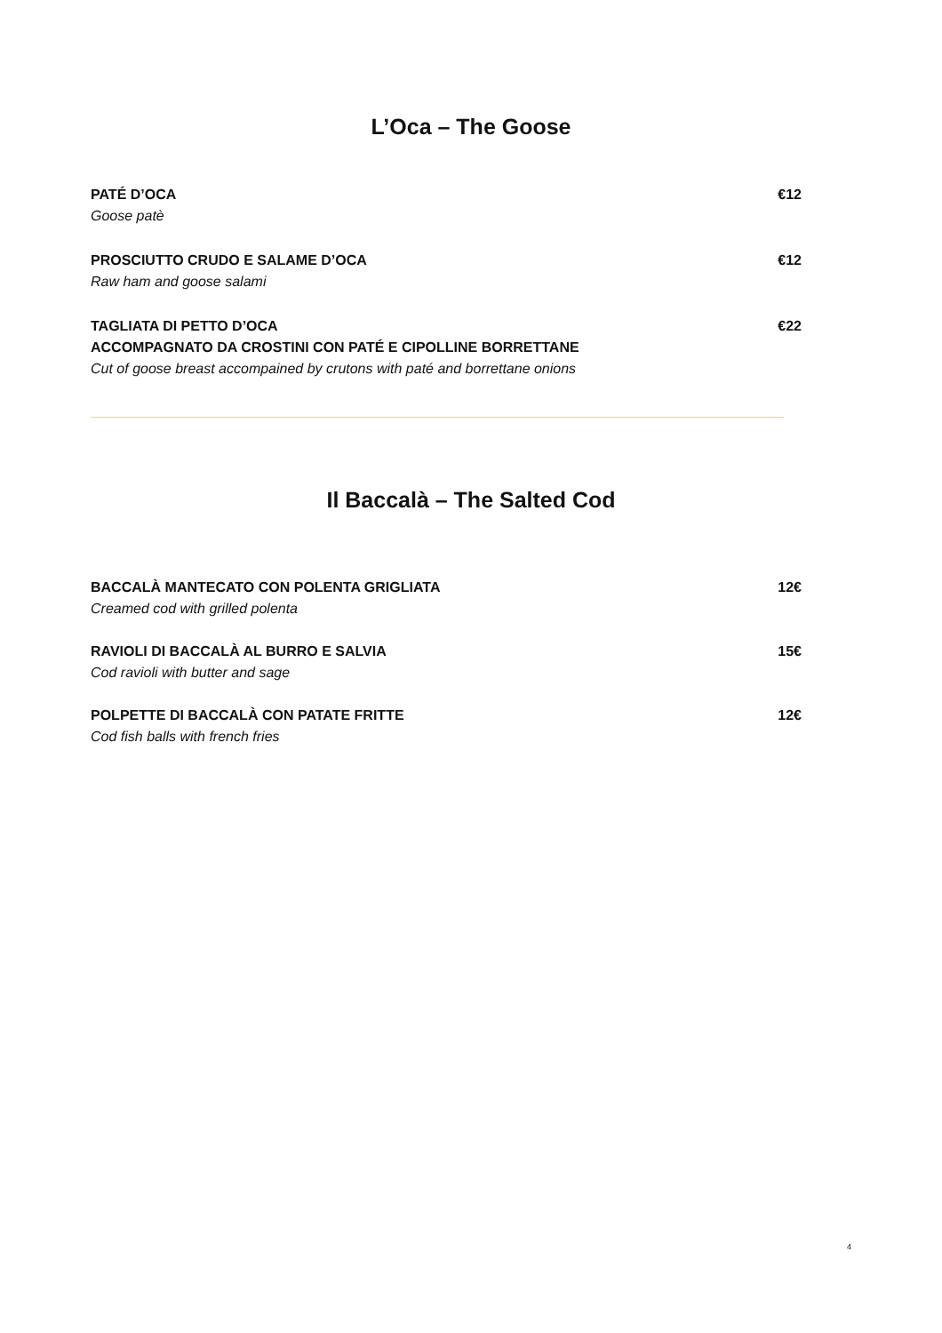L’Oca – The Goose
PATÉ D’OCA €12
Goose patè
PROSCIUTTO CRUDO E SALAME D’OCA €12
Raw ham and goose salami
TAGLIATA DI PETTO D’OCA €22
ACCOMPAGNATO DA CROSTINI CON PATÉ E CIPOLLINE BORRETTANE
Cut of goose breast accompained by crutons with paté and borrettane onions
Il Baccalà – The Salted Cod
BACCALÀ MANTECATO CON POLENTA GRIGLIATA 12€
Creamed cod with grilled polenta
RAVIOLI DI BACCALÀ AL BURRO E SALVIA 15€
Cod ravioli with butter and sage
POLPETTE DI BACCALÀ CON PATATE FRITTE 12€
Cod fish balls with french fries
4